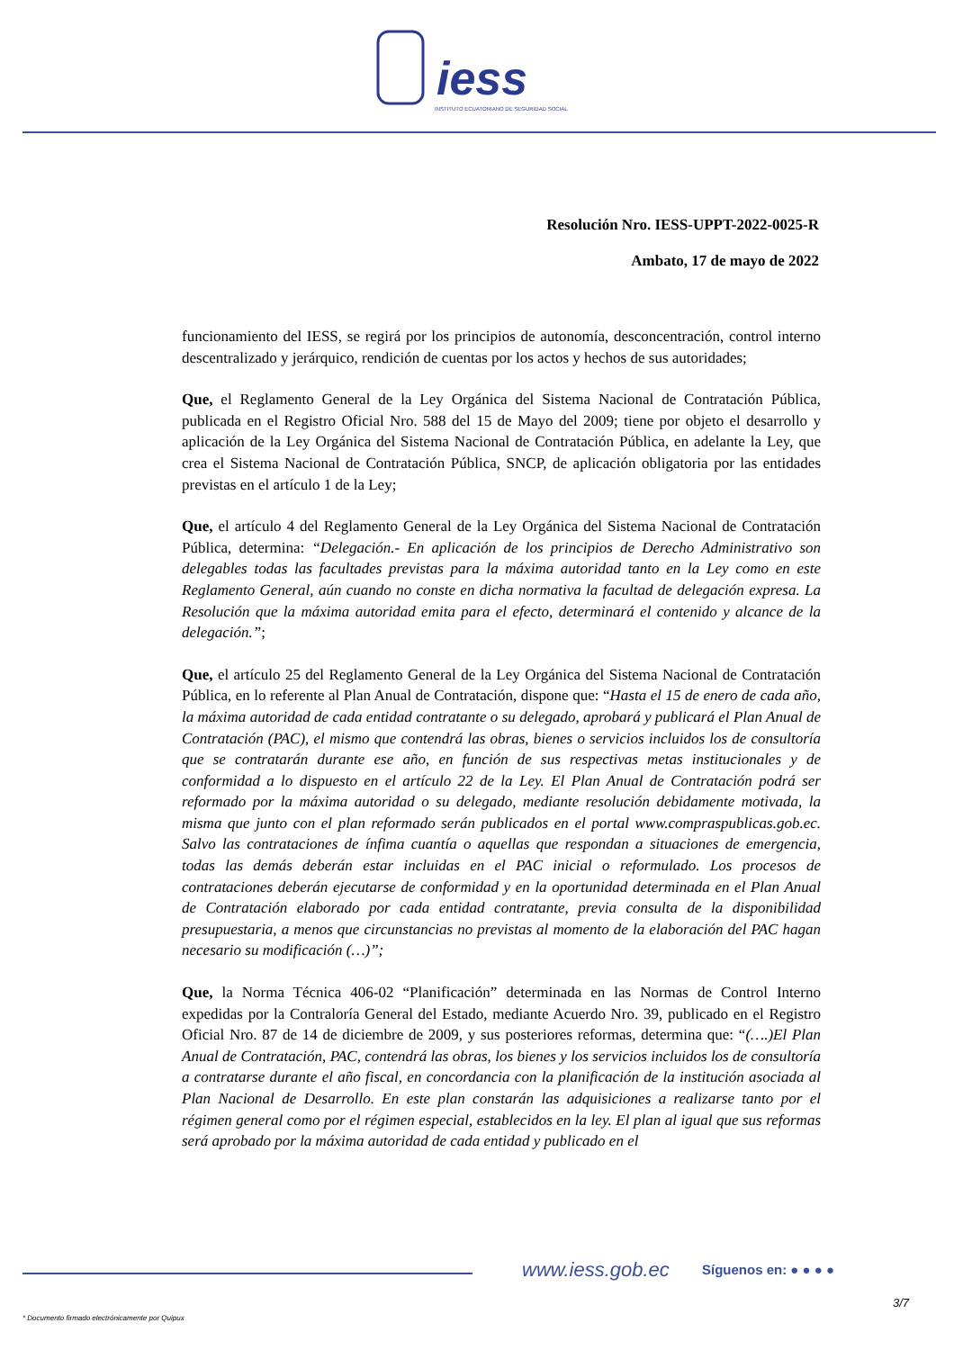iess
INSTITUTO ECUATORIANO DE SEGURIDAD SOCIAL
Resolución Nro. IESS-UPPT-2022-0025-R
Ambato, 17 de mayo de 2022
funcionamiento del IESS, se regirá por los principios de autonomía, desconcentración, control interno descentralizado y jerárquico, rendición de cuentas por los actos y hechos de sus autoridades;
Que, el Reglamento General de la Ley Orgánica del Sistema Nacional de Contratación Pública, publicada en el Registro Oficial Nro. 588 del 15 de Mayo del 2009; tiene por objeto el desarrollo y aplicación de la Ley Orgánica del Sistema Nacional de Contratación Pública, en adelante la Ley, que crea el Sistema Nacional de Contratación Pública, SNCP, de aplicación obligatoria por las entidades previstas en el artículo 1 de la Ley;
Que, el artículo 4 del Reglamento General de la Ley Orgánica del Sistema Nacional de Contratación Pública, determina: “Delegación.- En aplicación de los principios de Derecho Administrativo son delegables todas las facultades previstas para la máxima autoridad tanto en la Ley como en este Reglamento General, aún cuando no conste en dicha normativa la facultad de delegación expresa. La Resolución que la máxima autoridad emita para el efecto, determinará el contenido y alcance de la delegación.”;
Que, el artículo 25 del Reglamento General de la Ley Orgánica del Sistema Nacional de Contratación Pública, en lo referente al Plan Anual de Contratación, dispone que: “Hasta el 15 de enero de cada año, la máxima autoridad de cada entidad contratante o su delegado, aprobará y publicará el Plan Anual de Contratación (PAC), el mismo que contendrá las obras, bienes o servicios incluidos los de consultoría que se contratarán durante ese año, en función de sus respectivas metas institucionales y de conformidad a lo dispuesto en el artículo 22 de la Ley. El Plan Anual de Contratación podrá ser reformado por la máxima autoridad o su delegado, mediante resolución debidamente motivada, la misma que junto con el plan reformado serán publicados en el portal www.compraspublicas.gob.ec. Salvo las contrataciones de ínfima cuantía o aquellas que respondan a situaciones de emergencia, todas las demás deberán estar incluidas en el PAC inicial o reformulado. Los procesos de contrataciones deberán ejecutarse de conformidad y en la oportunidad determinada en el Plan Anual de Contratación elaborado por cada entidad contratante, previa consulta de la disponibilidad presupuestaria, a menos que circunstancias no previstas al momento de la elaboración del PAC hagan necesario su modificación (…)”;
Que, la Norma Técnica 406-02 “Planificación” determinada en las Normas de Control Interno expedidas por la Contraloría General del Estado, mediante Acuerdo Nro. 39, publicado en el Registro Oficial Nro. 87 de 14 de diciembre de 2009, y sus posteriores reformas, determina que: “(….)El Plan Anual de Contratación, PAC, contendrá las obras, los bienes y los servicios incluidos los de consultoría a contratarse durante el año fiscal, en concordancia con la planificación de la institución asociada al Plan Nacional de Desarrollo. En este plan constarán las adquisiciones a realizarse tanto por el régimen general como por el régimen especial, establecidos en la ley. El plan al igual que sus reformas será aprobado por la máxima autoridad de cada entidad y publicado en el
www.iess.gob.ec Síguenos en: ● ● ● ●
3/7
* Documento firmado electrónicamente por Quipux